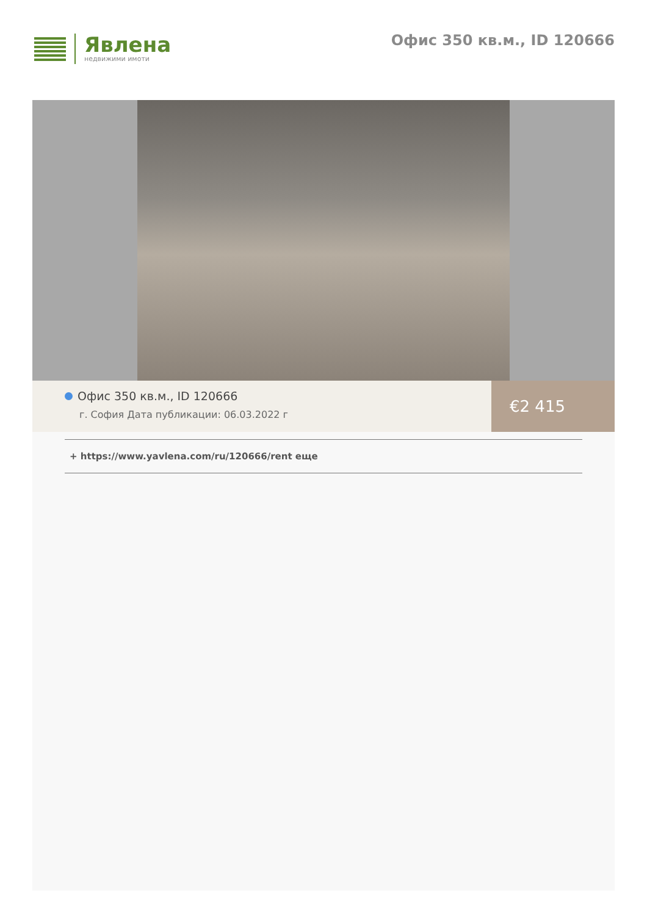Явлена
недвижими имоти
Офис 350 кв.м., ID 120666
Офис 350 кв.м., ID 120666
г. София Дата публикации: 06.03.2022 г
€2 415
+ https://www.yavlena.com/ru/120666/rent еще